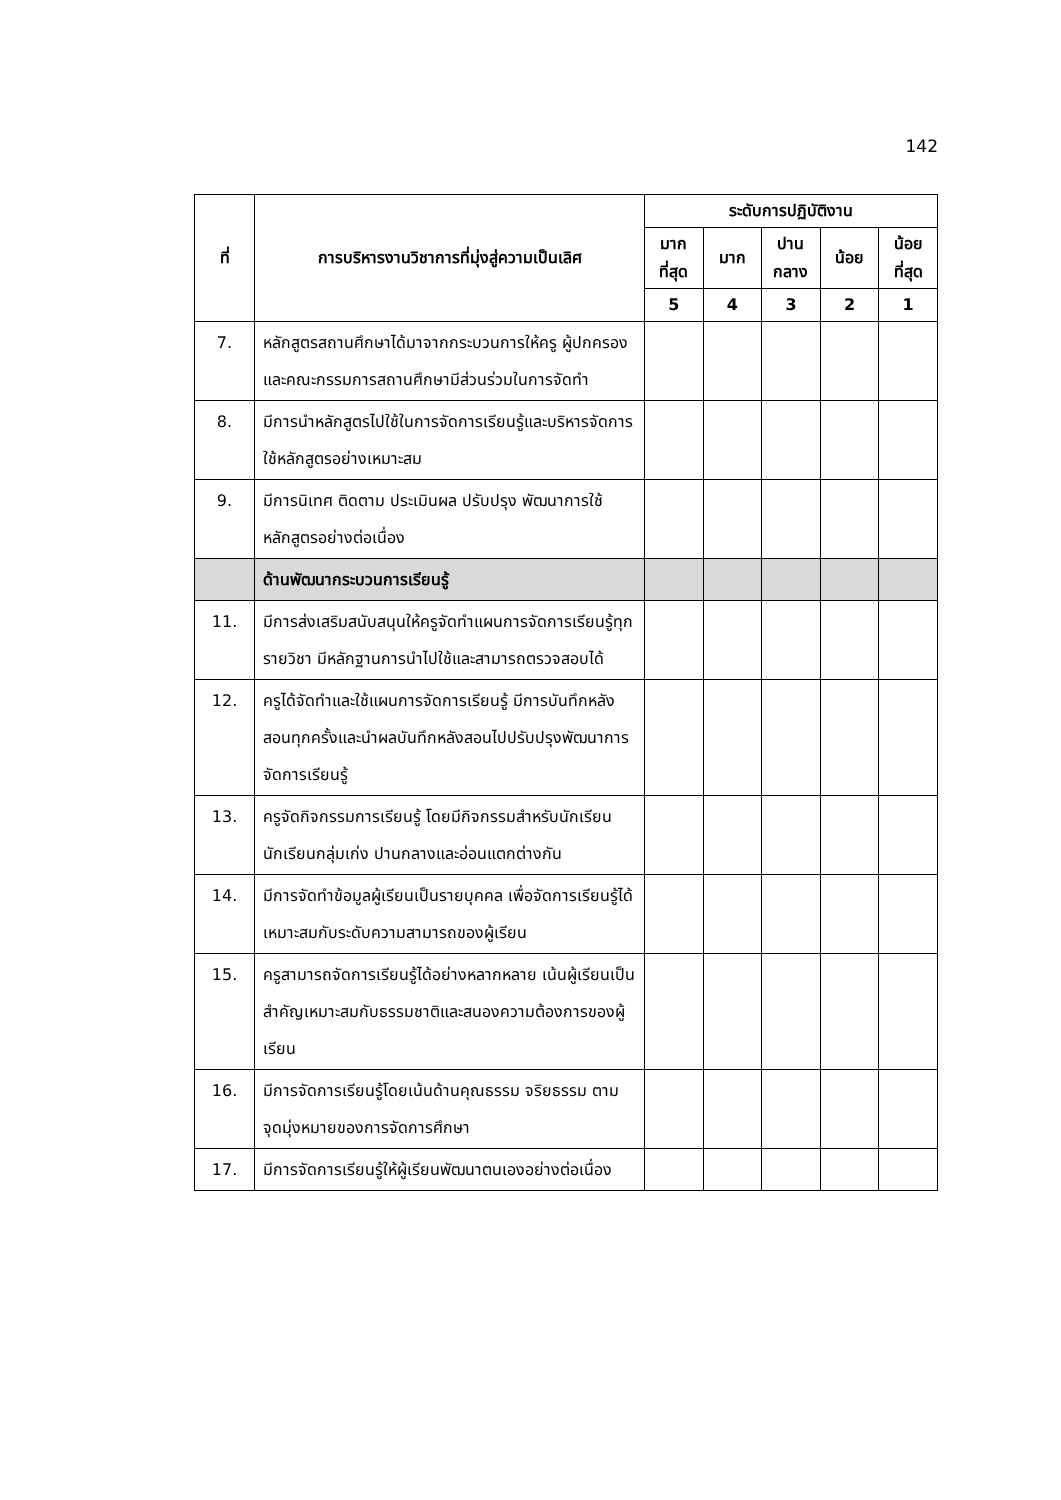142
| ที่ | การบริหารงานวิชาการที่มุ่งสู่ความเป็นเลิศ | ระดับการปฏิบัติงาน | | | | |
| --- | --- | --- | --- | --- | --- | --- |
| | | มาก ที่สุด | มาก | ปาน กลาง | น้อย | น้อย ที่สุด |
| | | 5 | 4 | 3 | 2 | 1 |
| 7. | หลักสูตรสถานศึกษาได้มาจากกระบวนการให้ครู ผู้ปกครอง และคณะกรรมการสถานศึกษามีส่วนร่วมในการจัดทำ | | | | | |
| 8. | มีการนำหลักสูตรไปใช้ในการจัดการเรียนรู้และบริหารจัดการใช้หลักสูตรอย่างเหมาะสม | | | | | |
| 9. | มีการนิเทศ ติดตาม ประเมินผล ปรับปรุง พัฒนาการใช้หลักสูตรอย่างต่อเนื่อง | | | | | |
| | ด้านพัฒนากระบวนการเรียนรู้ | | | | | |
| 11. | มีการส่งเสริมสนับสนุนให้ครูจัดทำแผนการจัดการเรียนรู้ทุกรายวิชา มีหลักฐานการนำไปใช้และสามารถตรวจสอบได้ | | | | | |
| 12. | ครูได้จัดทำและใช้แผนการจัดการเรียนรู้ มีการบันทึกหลังสอนทุกครั้งและนำผลบันทึกหลังสอนไปปรับปรุงพัฒนาการจัดการเรียนรู้ | | | | | |
| 13. | ครูจัดกิจกรรมการเรียนรู้ โดยมีกิจกรรมสำหรับนักเรียนนักเรียนกลุ่มเก่ง ปานกลางและอ่อนแตกต่างกัน | | | | | |
| 14. | มีการจัดทำข้อมูลผู้เรียนเป็นรายบุคคล เพื่อจัดการเรียนรู้ได้เหมาะสมกับระดับความสามารถของผู้เรียน | | | | | |
| 15. | ครูสามารถจัดการเรียนรู้ได้อย่างหลากหลาย เน้นผู้เรียนเป็นสำคัญเหมาะสมกับธรรมชาติและสนองความต้องการของผู้เรียน | | | | | |
| 16. | มีการจัดการเรียนรู้โดยเน้นด้านคุณธรรม จริยธรรม ตามจุดมุ่งหมายของการจัดการศึกษา | | | | | |
| 17. | มีการจัดการเรียนรู้ให้ผู้เรียนพัฒนาตนเองอย่างต่อเนื่อง | | | | | |